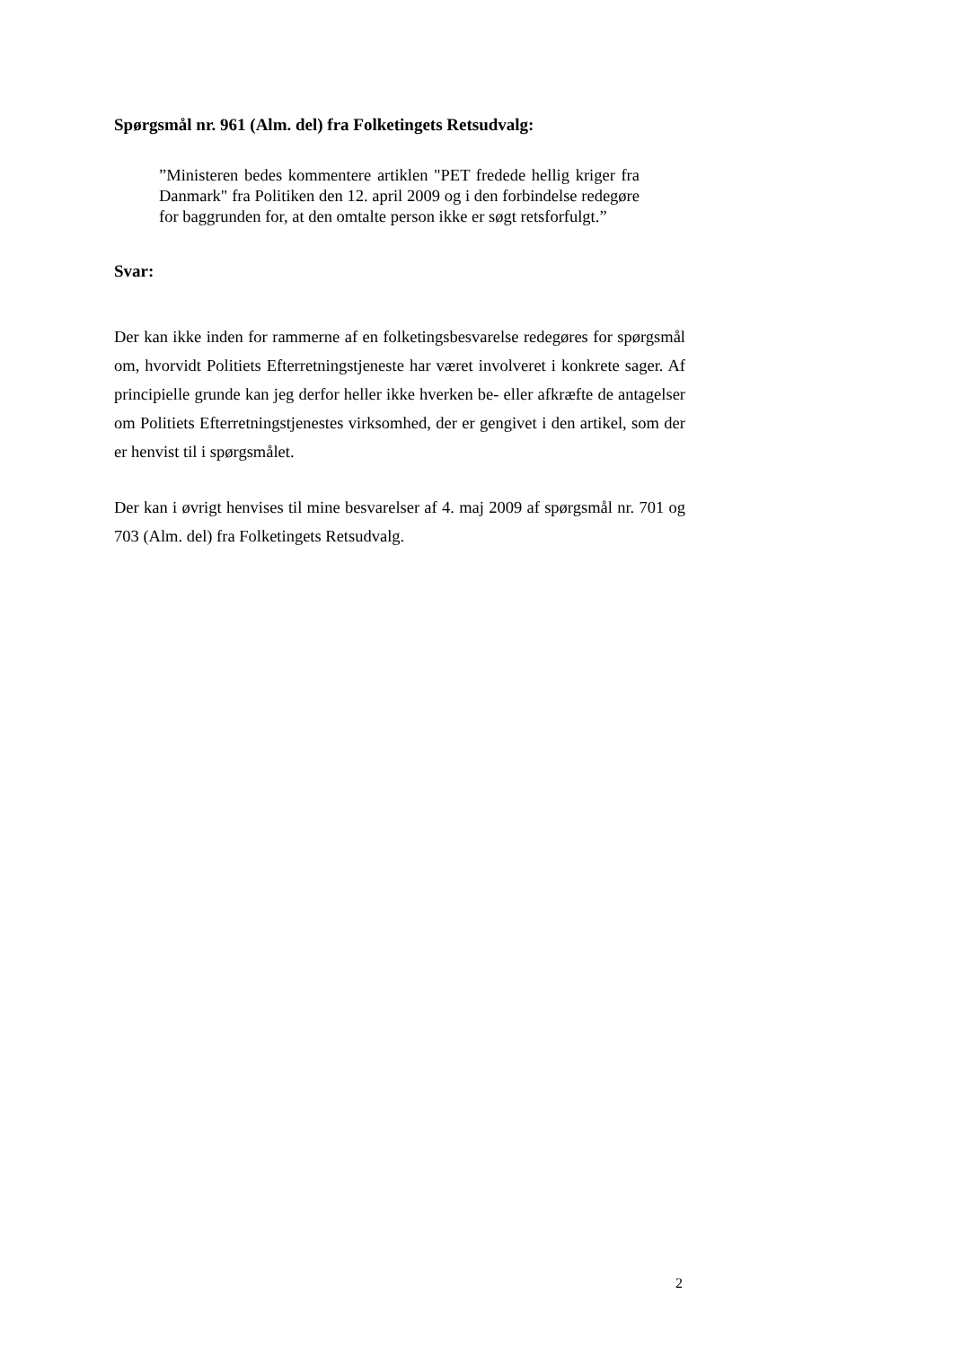Spørgsmål nr. 961 (Alm. del) fra Folketingets Retsudvalg:
”Ministeren bedes kommentere artiklen "PET fredede hellig kriger fra Danmark" fra Politiken den 12. april 2009 og i den forbindelse redegøre for baggrunden for, at den omtalte person ikke er søgt retsforfulgt.”
Svar:
Der kan ikke inden for rammerne af en folketingsbesvarelse redegøres for spørgsmål om, hvorvidt Politiets Efterretningstjeneste har været involveret i konkrete sager. Af principielle grunde kan jeg derfor heller ikke hverken be- eller afkræfte de antagelser om Politiets Efterretningstjenestes virksomhed, der er gengivet i den artikel, som der er henvist til i spørgsmålet.
Der kan i øvrigt henvises til mine besvarelser af 4. maj 2009 af spørgsmål nr. 701 og 703 (Alm. del) fra Folketingets Retsudvalg.
2